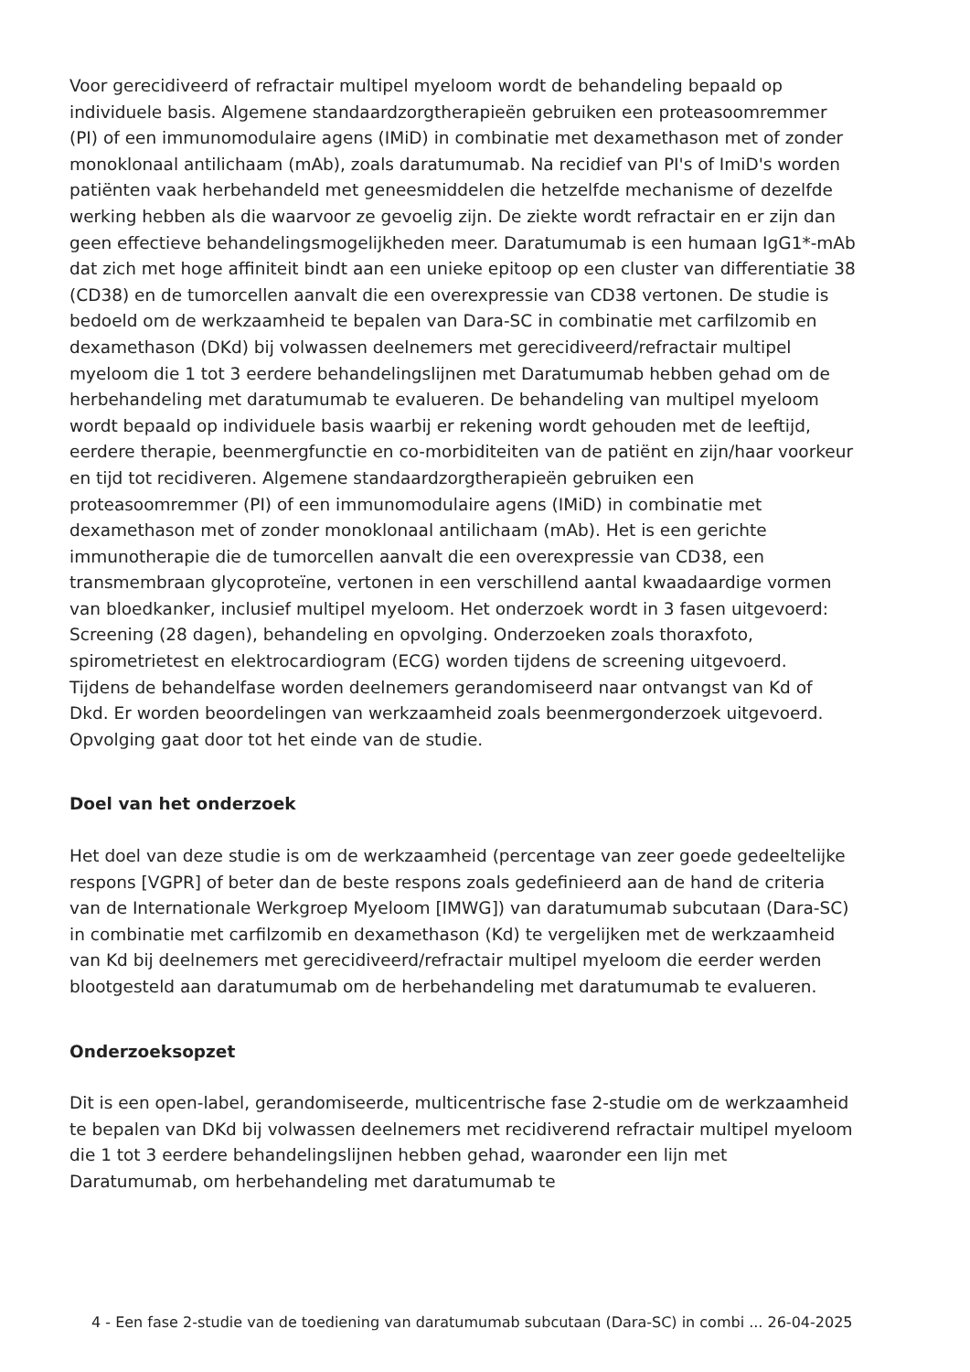Voor gerecidiveerd of refractair multipel myeloom wordt de behandeling bepaald op individuele basis. Algemene standaardzorgtherapieën gebruiken een proteasoomremmer (PI) of een immunomodulaire agens (IMiD) in combinatie met dexamethason met of zonder monoklonaal antilichaam (mAb), zoals daratumumab. Na recidief van PI's of ImiD's worden patiënten vaak herbehandeld met geneesmiddelen die hetzelfde mechanisme of dezelfde werking hebben als die waarvoor ze gevoelig zijn. De ziekte wordt refractair en er zijn dan geen effectieve behandelingsmogelijkheden meer. Daratumumab is een humaan IgG1*-mAb dat zich met hoge affiniteit bindt aan een unieke epitoop op een cluster van differentiatie 38 (CD38) en de tumorcellen aanvalt die een overexpressie van CD38 vertonen. De studie is bedoeld om de werkzaamheid te bepalen van Dara-SC in combinatie met carfilzomib en dexamethason (DKd) bij volwassen deelnemers met gerecidiveerd/refractair multipel myeloom die 1 tot 3 eerdere behandelingslijnen met Daratumumab hebben gehad om de herbehandeling met daratumumab te evalueren. De behandeling van multipel myeloom wordt bepaald op individuele basis waarbij er rekening wordt gehouden met de leeftijd, eerdere therapie, beenmergfunctie en co-morbiditeiten van de patiënt en zijn/haar voorkeur en tijd tot recidiveren. Algemene standaardzorgtherapieën gebruiken een proteasoomremmer (PI) of een immunomodulaire agens (IMiD) in combinatie met dexamethason met of zonder monoklonaal antilichaam (mAb). Het is een gerichte immunotherapie die de tumorcellen aanvalt die een overexpressie van CD38, een transmembraan glycoproteïne, vertonen in een verschillend aantal kwaadaardige vormen van bloedkanker, inclusief multipel myeloom. Het onderzoek wordt in 3 fasen uitgevoerd: Screening (28 dagen), behandeling en opvolging. Onderzoeken zoals thoraxfoto, spirometrietest en elektrocardiogram (ECG) worden tijdens de screening uitgevoerd.
Tijdens de behandelfase worden deelnemers gerandomiseerd naar ontvangst van Kd of Dkd. Er worden beoordelingen van werkzaamheid zoals beenmergonderzoek uitgevoerd. Opvolging gaat door tot het einde van de studie.
Doel van het onderzoek
Het doel van deze studie is om de werkzaamheid (percentage van zeer goede gedeeltelijke respons [VGPR] of beter dan de beste respons zoals gedefinieerd aan de hand de criteria van de Internationale Werkgroep Myeloom [IMWG]) van daratumumab subcutaan (Dara-SC) in combinatie met carfilzomib en dexamethason (Kd) te vergelijken met de werkzaamheid van Kd bij deelnemers met gerecidiveerd/refractair multipel myeloom die eerder werden blootgesteld aan daratumumab om de herbehandeling met daratumumab te evalueren.
Onderzoeksopzet
Dit is een open-label, gerandomiseerde, multicentrische fase 2-studie om de werkzaamheid te bepalen van DKd bij volwassen deelnemers met recidiverend refractair multipel myeloom die 1 tot 3 eerdere behandelingslijnen hebben gehad, waaronder een lijn met Daratumumab, om herbehandeling met daratumumab te
4 - Een fase 2-studie van de toediening van daratumumab subcutaan (Dara-SC) in combi ... 26-04-2025